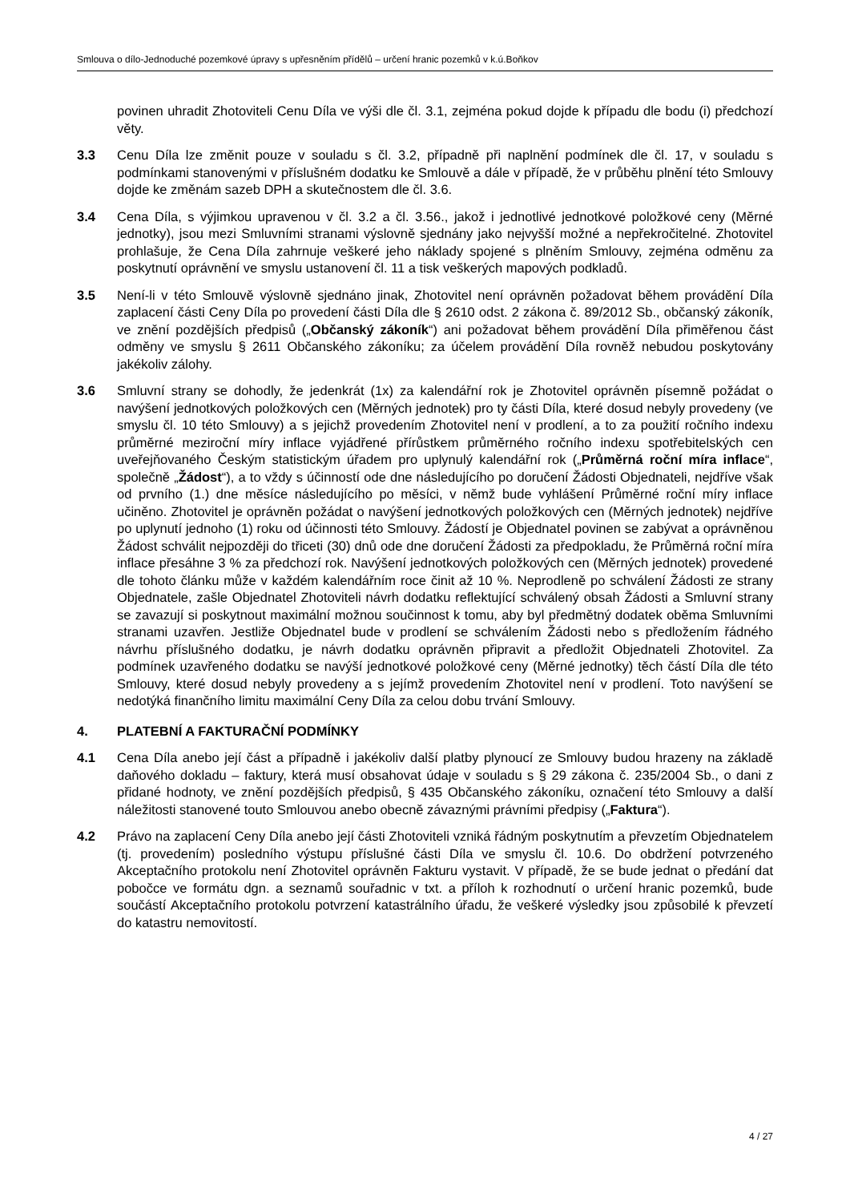Smlouva o dílo-Jednoduché pozemkové úpravy s upřesněním přídělů – určení hranic pozemků v k.ú.Boňkov
povinen uhradit Zhotoviteli Cenu Díla ve výši dle čl. 3.1, zejména pokud dojde k případu dle bodu (i) předchozí věty.
3.3 Cenu Díla lze změnit pouze v souladu s čl. 3.2, případně při naplnění podmínek dle čl. 17, v souladu s podmínkami stanovenými v příslušném dodatku ke Smlouvě a dále v případě, že v průběhu plnění této Smlouvy dojde ke změnám sazeb DPH a skutečnostem dle čl. 3.6.
3.4 Cena Díla, s výjimkou upravenou v čl. 3.2 a čl. 3.56., jakož i jednotlivé jednotkové položkové ceny (Měrné jednotky), jsou mezi Smluvními stranami výslovně sjednány jako nejvyšší možné a nepřekročitelné. Zhotovitel prohlašuje, že Cena Díla zahrnuje veškeré jeho náklady spojené s plněním Smlouvy, zejména odměnu za poskytnutí oprávnění ve smyslu ustanovení čl. 11 a tisk veškerých mapových podkladů.
3.5 Není-li v této Smlouvě výslovně sjednáno jinak, Zhotovitel není oprávněn požadovat během provádění Díla zaplacení části Ceny Díla po provedení části Díla dle § 2610 odst. 2 zákona č. 89/2012 Sb., občanský zákoník, ve znění pozdějších předpisů („Občanský zákoník“) ani požadovat během provádění Díla přiměřenou část odměny ve smyslu § 2611 Občanského zákoníku; za účelem provádění Díla rovněž nebudou poskytovány jakékoliv zálohy.
3.6 Smluvní strany se dohodly, že jedenkrát (1x) za kalendářní rok je Zhotovitel oprávněn písemně požádat o navýšení jednotkových položkových cen (Měrných jednotek) pro ty části Díla, které dosud nebyly provedeny (ve smyslu čl. 10 této Smlouvy) a s jejichž provedením Zhotovitel není v prodlení, a to za použití ročního indexu průměrné meziroční míry inflace vyjádřené přírůstkem průměrného ročního indexu spotřebitelských cen uveřejňovaného Českým statistickým úřadem pro uplynulý kalendářní rok („Průměrná roční míra inflace“, společně „Žádost“), a to vždy s účinností ode dne následujícího po doručení Žádosti Objednateli, nejdříve však od prvního (1.) dne měsíce následujícího po měsíci, v němž bude vyhlášení Průměrné roční míry inflace učiněno. Zhotovitel je oprávněn požádat o navýšení jednotkových položkových cen (Měrných jednotek) nejdříve po uplynutí jednoho (1) roku od účinnosti této Smlouvy. Žádostí je Objednatel povinen se zabývat a oprávněnou Žádost schválit nejpozději do třiceti (30) dnů ode dne doručení Žádosti za předpokladu, že Průměrná roční míra inflace přesáhne 3 % za předchozí rok. Navýšení jednotkových položkových cen (Měrných jednotek) provedené dle tohoto článku může v každém kalendářním roce činit až 10 %. Neprodleně po schválení Žádosti ze strany Objednatele, zašle Objednatel Zhotoviteli návrh dodatku reflektující schválený obsah Žádosti a Smluvní strany se zavazují si poskytnout maximální možnou součinnost k tomu, aby byl předmětný dodatek oběma Smluvními stranami uzavřen. Jestliže Objednatel bude v prodlení se schválením Žádosti nebo s předložením řádného návrhu příslušného dodatku, je návrh dodatku oprávněn připravit a předložit Objednateli Zhotovitel. Za podmínek uzavřeného dodatku se navýší jednotkové položkové ceny (Měrné jednotky) těch částí Díla dle této Smlouvy, které dosud nebyly provedeny a s jejímž provedením Zhotovitel není v prodlení. Toto navýšení se nedotýká finančního limitu maximální Ceny Díla za celou dobu trvání Smlouvy.
4. PLATEBNÍ A FAKTURAČNÍ PODMÍNKY
4.1 Cena Díla anebo její část a případně i jakékoliv další platby plynoucí ze Smlouvy budou hrazeny na základě daňového dokladu – faktury, která musí obsahovat údaje v souladu s § 29 zákona č. 235/2004 Sb., o dani z přidané hodnoty, ve znění pozdějších předpisů, § 435 Občanského zákoníku, označení této Smlouvy a další náležitosti stanovené touto Smlouvou anebo obecně závaznými právními předpisy („Faktura“).
4.2 Právo na zaplacení Ceny Díla anebo její části Zhotoviteli vzniká řádným poskytnutím a převzetím Objednatelem (tj. provedením) posledního výstupu příslušné části Díla ve smyslu čl. 10.6. Do obdržení potvrzeného Akceptačního protokolu není Zhotovitel oprávněn Fakturu vystavit. V případě, že se bude jednat o předání dat pobočce ve formátu dgn. a seznamů souřadnic v txt. a příloh k rozhodnutí o určení hranic pozemků, bude součástí Akceptačního protokolu potvrzení katastrálního úřadu, že veškeré výsledky jsou způsobilé k převzetí do katastru nemovitostí.
4 / 27